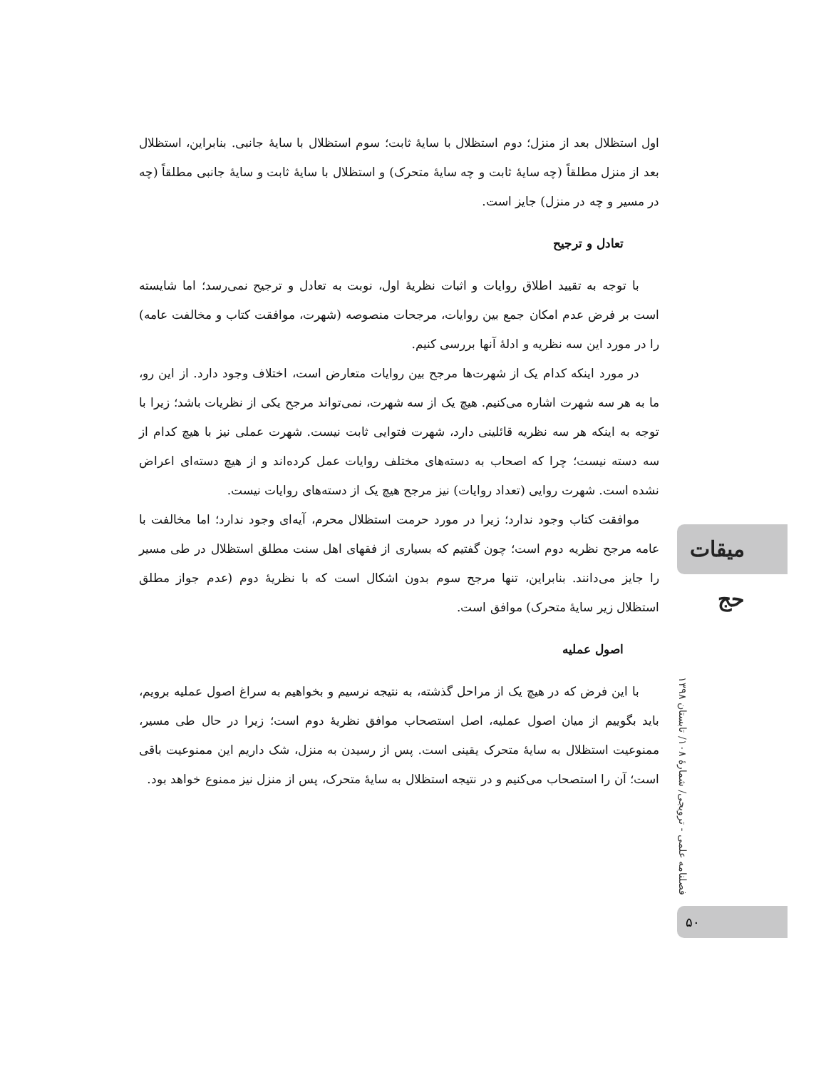اول استظلال بعد از منزل؛ دوم استظلال با سایهٔ ثابت؛ سوم استظلال با سایهٔ جانبی. بنابراین، استظلال بعد از منزل مطلقاً (چه سایهٔ ثابت و چه سایهٔ متحرک) و استظلال با سایهٔ ثابت و سایهٔ جانبی مطلقاً (چه در مسیر و چه در منزل) جایز است.
تعادل و ترجیح
با توجه به تقیید اطلاق روایات و اثبات نظریهٔ اول، نوبت به تعادل و ترجیح نمی‌رسد؛ اما شایسته است بر فرض عدم امکان جمع بین روایات، مرجحات منصوصه (شهرت، موافقت کتاب و مخالفت عامه) را در مورد این سه نظریه و ادلهٔ آنها بررسی کنیم.
در مورد اینکه کدام یک از شهرت‌ها مرجح بین روایات متعارض است، اختلاف وجود دارد. از این رو، ما به هر سه شهرت اشاره می‌کنیم. هیچ یک از سه شهرت، نمی‌تواند مرجح یکی از نظریات باشد؛ زیرا با توجه به اینکه هر سه نظریه قائلینی دارد، شهرت فتوایی ثابت نیست. شهرت عملی نیز با هیچ کدام از سه دسته نیست؛ چرا که اصحاب به دسته‌های مختلف روایات عمل کرده‌اند و از هیچ دسته‌ای اعراض نشده است. شهرت روایی (تعداد روایات) نیز مرجح هیچ یک از دسته‌های روایات نیست.
موافقت کتاب وجود ندارد؛ زیرا در مورد حرمت استظلال محرم، آیه‌ای وجود ندارد؛ اما مخالفت با عامه مرجح نظریه دوم است؛ چون گفتیم که بسیاری از فقهای اهل سنت مطلق استظلال در طی مسیر را جایز می‌دانند. بنابراین، تنها مرجح سوم بدون اشکال است که با نظریهٔ دوم (عدم جواز مطلق استظلال زیر سایهٔ متحرک) موافق است.
اصول عملیه
با این فرض که در هیچ یک از مراحل گذشته، به نتیجه نرسیم و بخواهیم به سراغ اصول عملیه برویم، باید بگوییم از میان اصول عملیه، اصل استصحاب موافق نظریهٔ دوم است؛ زیرا در حال طی مسیر، ممنوعیت استظلال به سایهٔ متحرک یقینی است. پس از رسیدن به منزل، شک داریم این ممنوعیت باقی است؛ آن را استصحاب می‌کنیم و در نتیجه استظلال به سایهٔ متحرک، پس از منزل نیز ممنوع خواهد بود.
میقات حج
فصلنامه علمی - ترویجی/ شمارهٔ ۱۰۸/ تابستان ۱۳۹۸
۵۰